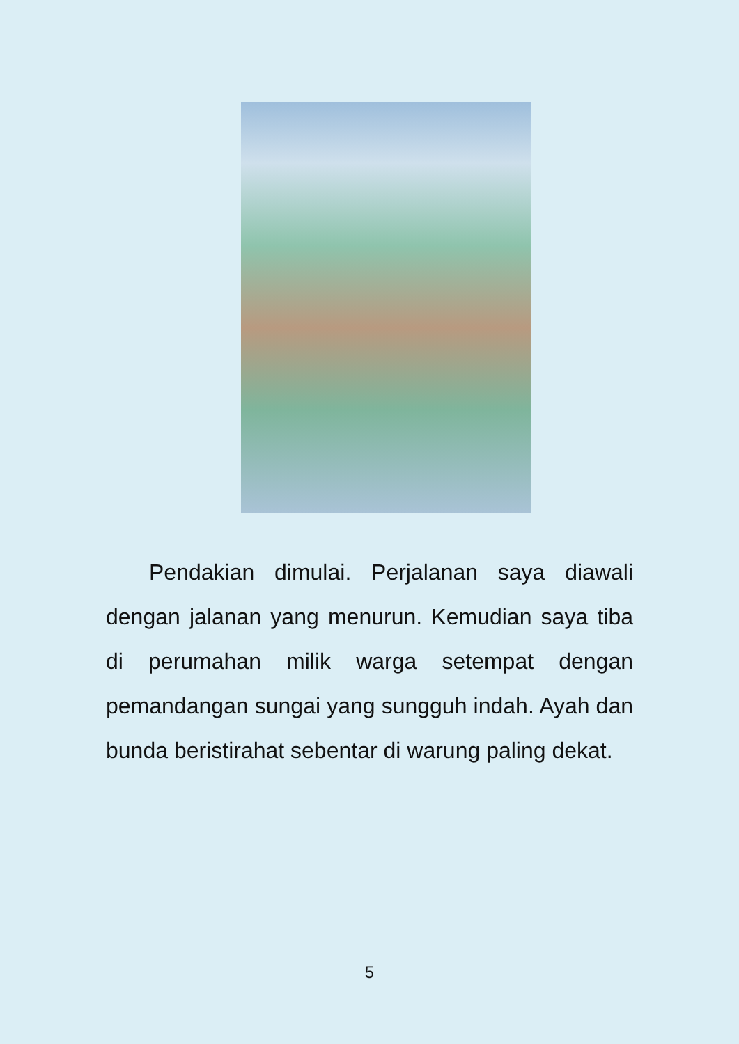Pendakian dimulai. Perjalanan saya diawali dengan jalanan yang menurun. Kemudian saya tiba di perumahan milik warga setempat dengan pemandangan sungai yang sungguh indah. Ayah dan bunda beristirahat sebentar di warung paling dekat.
5